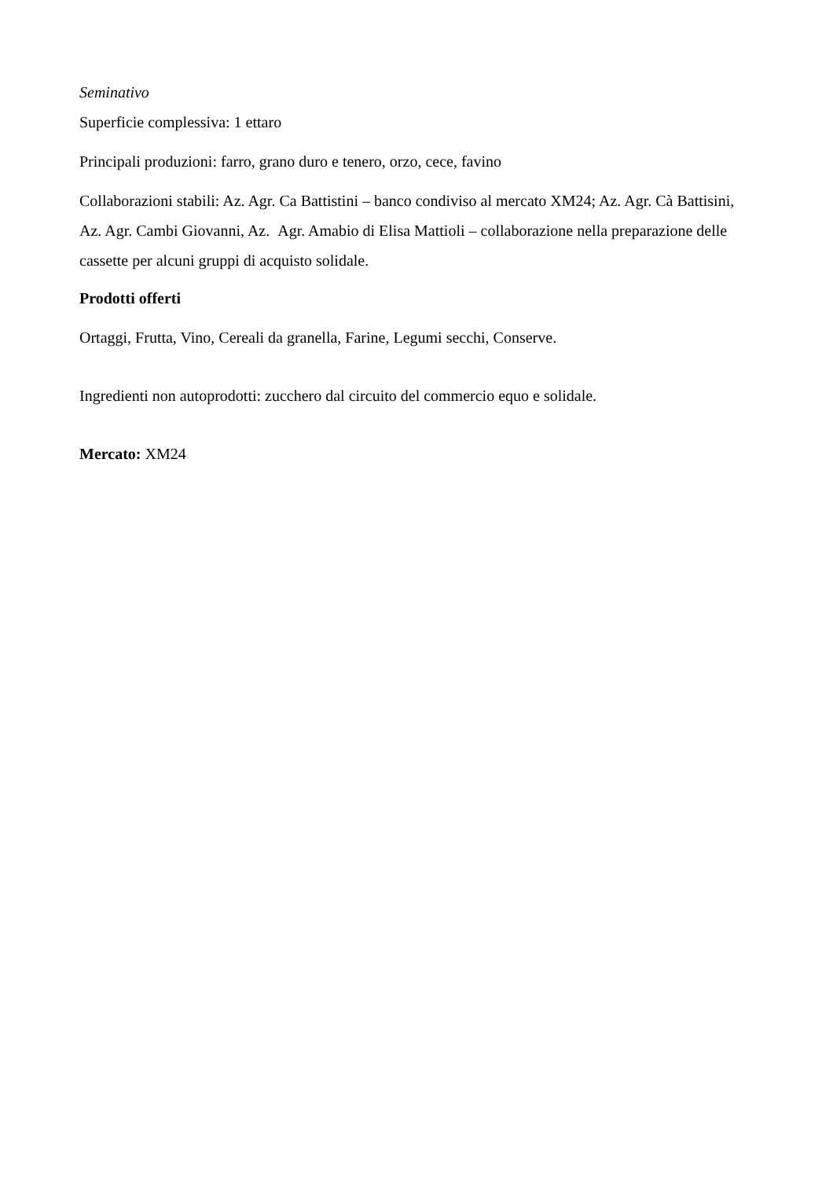Seminativo
Superficie complessiva: 1 ettaro
Principali produzioni: farro, grano duro e tenero, orzo, cece, favino
Collaborazioni stabili: Az. Agr. Ca Battistini – banco condiviso al mercato XM24; Az. Agr. Cà Battisini, Az. Agr. Cambi Giovanni, Az. Agr. Amabio di Elisa Mattioli – collaborazione nella preparazione delle cassette per alcuni gruppi di acquisto solidale.
Prodotti offerti
Ortaggi, Frutta, Vino, Cereali da granella, Farine, Legumi secchi, Conserve.
Ingredienti non autoprodotti: zucchero dal circuito del commercio equo e solidale.
Mercato: XM24